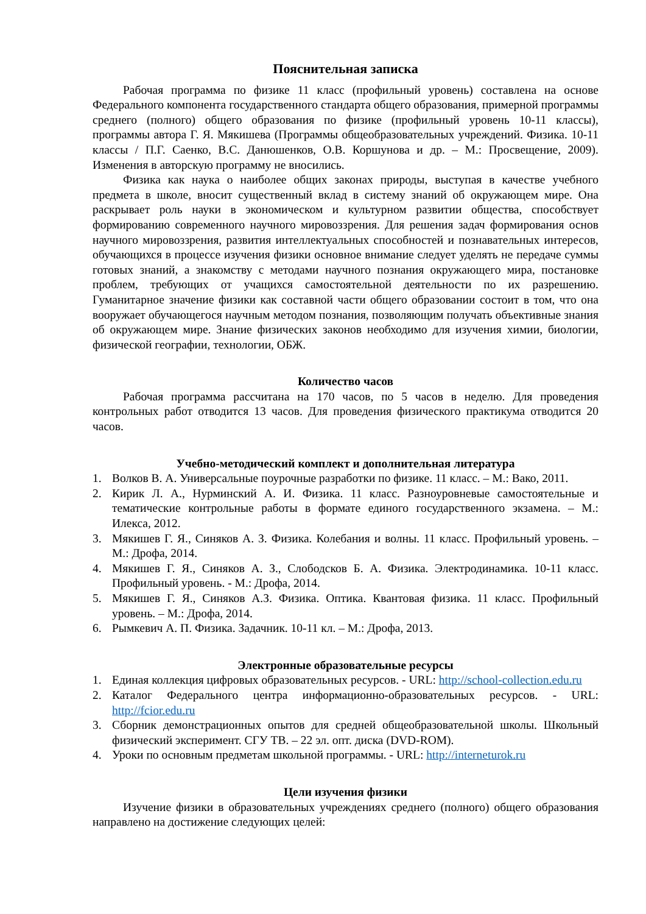Пояснительная записка
Рабочая программа по физике 11 класс (профильный уровень) составлена на основе Федерального компонента государственного стандарта общего образования, примерной программы среднего (полного) общего образования по физике (профильный уровень 10-11 классы), программы автора Г. Я. Мякишева (Программы общеобразовательных учреждений. Физика. 10-11 классы / П.Г. Саенко, В.С. Данюшенков, О.В. Коршунова и др. – М.: Просвещение, 2009). Изменения в авторскую программу не вносились.
Физика как наука о наиболее общих законах природы, выступая в качестве учебного предмета в школе, вносит существенный вклад в систему знаний об окружающем мире. Она раскрывает роль науки в экономическом и культурном развитии общества, способствует формированию современного научного мировоззрения. Для решения задач формирования основ научного мировоззрения, развития интеллектуальных способностей и познавательных интересов, обучающихся в процессе изучения физики основное внимание следует уделять не передаче суммы готовых знаний, а знакомству с методами научного познания окружающего мира, постановке проблем, требующих от учащихся самостоятельной деятельности по их разрешению. Гуманитарное значение физики как составной части общего образовании состоит в том, что она вооружает обучающегося научным методом познания, позволяющим получать объективные знания об окружающем мире. Знание физических законов необходимо для изучения химии, биологии, физической географии, технологии, ОБЖ.
Количество часов
Рабочая программа рассчитана на 170 часов, по 5 часов в неделю. Для проведения контрольных работ отводится 13 часов. Для проведения физического практикума отводится 20 часов.
Учебно-методический комплект и дополнительная литература
1. Волков В. А. Универсальные поурочные разработки по физике. 11 класс. – М.: Вако, 2011.
2. Кирик Л. А., Нурминский А. И. Физика. 11 класс. Разноуровневые самостоятельные и тематические контрольные работы в формате единого государственного экзамена. – М.: Илекса, 2012.
3. Мякишев Г. Я., Синяков А. З. Физика. Колебания и волны. 11 класс. Профильный уровень. – М.: Дрофа, 2014.
4. Мякишев Г. Я., Синяков А. З., Слободсков Б. А. Физика. Электродинамика. 10-11 класс. Профильный уровень. - М.: Дрофа, 2014.
5. Мякишев Г. Я., Синяков А.З. Физика. Оптика. Квантовая физика. 11 класс. Профильный уровень. – М.: Дрофа, 2014.
6. Рымкевич А. П. Физика. Задачник. 10-11 кл. – М.: Дрофа, 2013.
Электронные образовательные ресурсы
1. Единая коллекция цифровых образовательных ресурсов. - URL: http://school-collection.edu.ru
2. Каталог Федерального центра информационно-образовательных ресурсов. - URL: http://fcior.edu.ru
3. Сборник демонстрационных опытов для средней общеобразовательной школы. Школьный физический эксперимент. СГУ ТВ. – 22 эл. опт. диска (DVD-ROM).
4. Уроки по основным предметам школьной программы. - URL: http://interneturok.ru
Цели изучения физики
Изучение физики в образовательных учреждениях среднего (полного) общего образования направлено на достижение следующих целей: